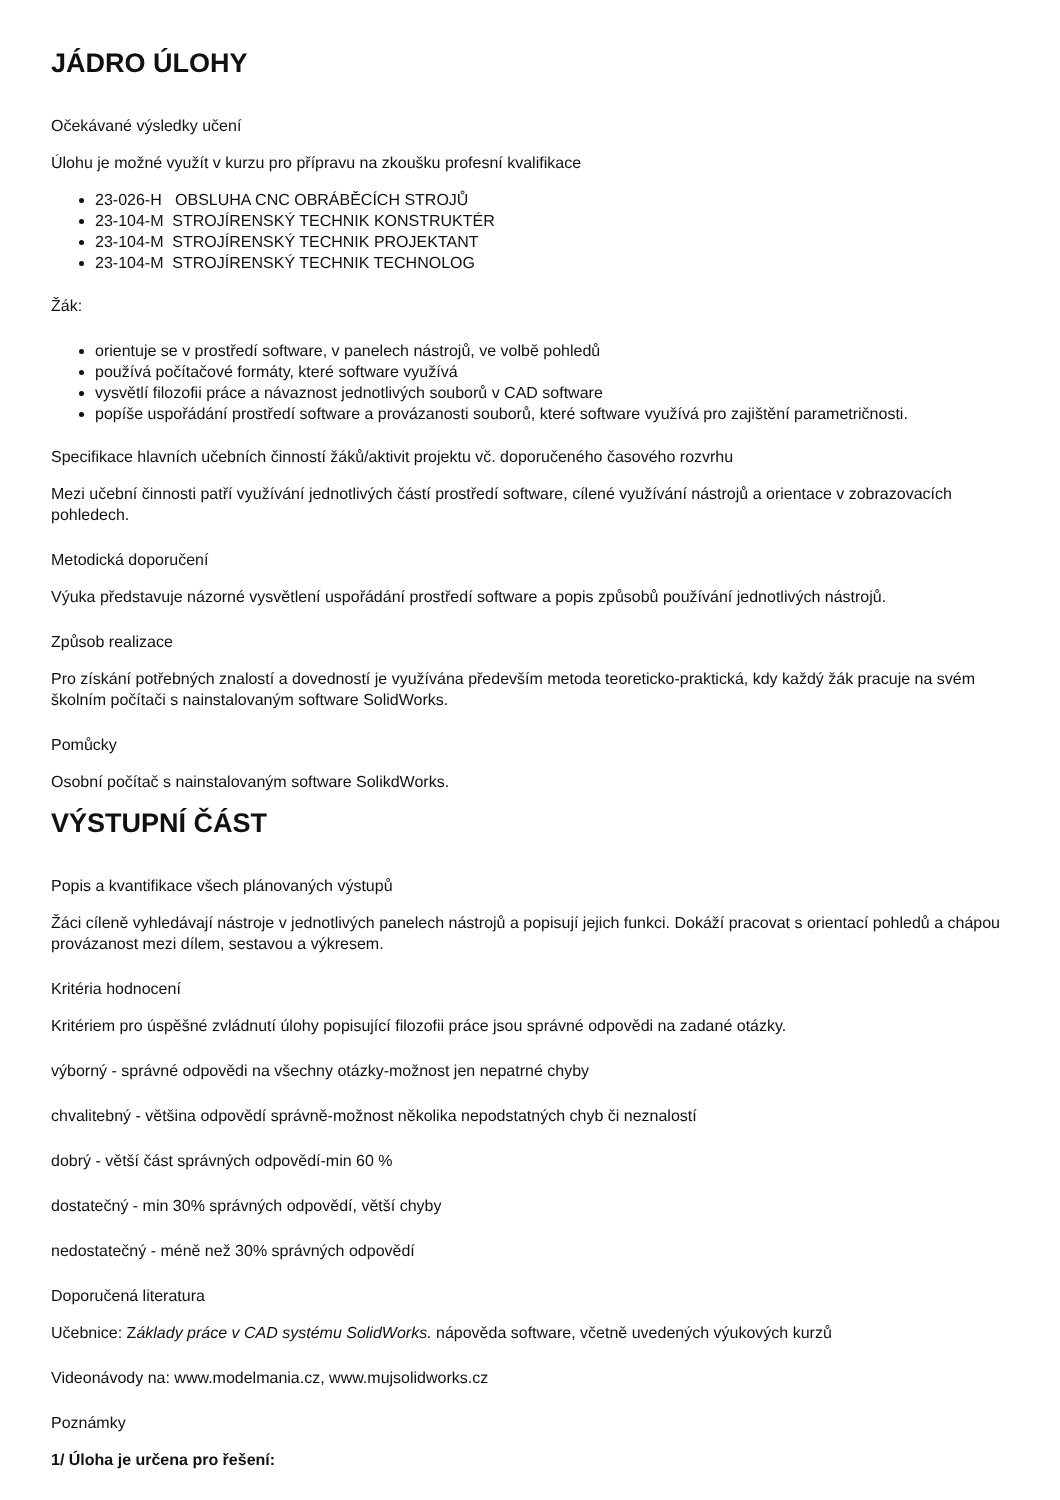JÁDRO ÚLOHY
Očekávané výsledky učení
Úlohu je možné využít v kurzu pro přípravu na zkoušku profesní kvalifikace
23-026-H OBSLUHA CNC OBRÁBĚCÍCH STROJŮ
23-104-M STROJÍRENSKÝ TECHNIK KONSTRUKTÉR
23-104-M STROJÍRENSKÝ TECHNIK PROJEKTANT
23-104-M STROJÍRENSKÝ TECHNIK TECHNOLOG
Žák:
orientuje se v prostředí software, v panelech nástrojů, ve volbě pohledů
používá počítačové formáty, které software využívá
vysvětlí filozofii práce a návaznost jednotlivých souborů v CAD software
popíše uspořádání prostředí software a provázanosti souborů, které software využívá pro zajištění parametričnosti.
Specifikace hlavních učebních činností žáků/aktivit projektu vč. doporučeného časového rozvrhu
Mezi učební činnosti patří využívání jednotlivých částí prostředí software, cílené využívání nástrojů a orientace v zobrazovacích pohledech.
Metodická doporučení
Výuka představuje názorné vysvětlení uspořádání prostředí software a popis způsobů používání jednotlivých nástrojů.
Způsob realizace
Pro získání potřebných znalostí a dovedností je využívána především metoda teoreticko-praktická, kdy každý žák pracuje na svém školním počítači s nainstalovaným software SolidWorks.
Pomůcky
Osobní počítač s nainstalovaným software SolikdWorks.
VÝSTUPNÍ ČÁST
Popis a kvantifikace všech plánovaných výstupů
Žáci cíleně vyhledávají nástroje v jednotlivých panelech nástrojů a popisují jejich funkci. Dokáží pracovat s orientací pohledů a chápou provázanost mezi dílem, sestavou a výkresem.
Kritéria hodnocení
Kritériem pro úspěšné zvládnutí úlohy popisující filozofii práce jsou správné odpovědi na zadané otázky.
výborný - správné odpovědi na všechny otázky-možnost jen nepatrné chyby
chvalitebný - většina odpovědí správně-možnost několika nepodstatných chyb či neznalostí
dobrý - větší část správných odpovědí-min 60 %
dostatečný - min 30% správných odpovědí, větší chyby
nedostatečný - méně než 30% správných odpovědí
Doporučená literatura
Učebnice: Základy práce v CAD systému SolidWorks. nápověda software, včetně uvedených výukových kurzů
Videonávody na: www.modelmania.cz, www.mujsolidworks.cz
Poznámky
1/ Úloha je určena pro řešení: